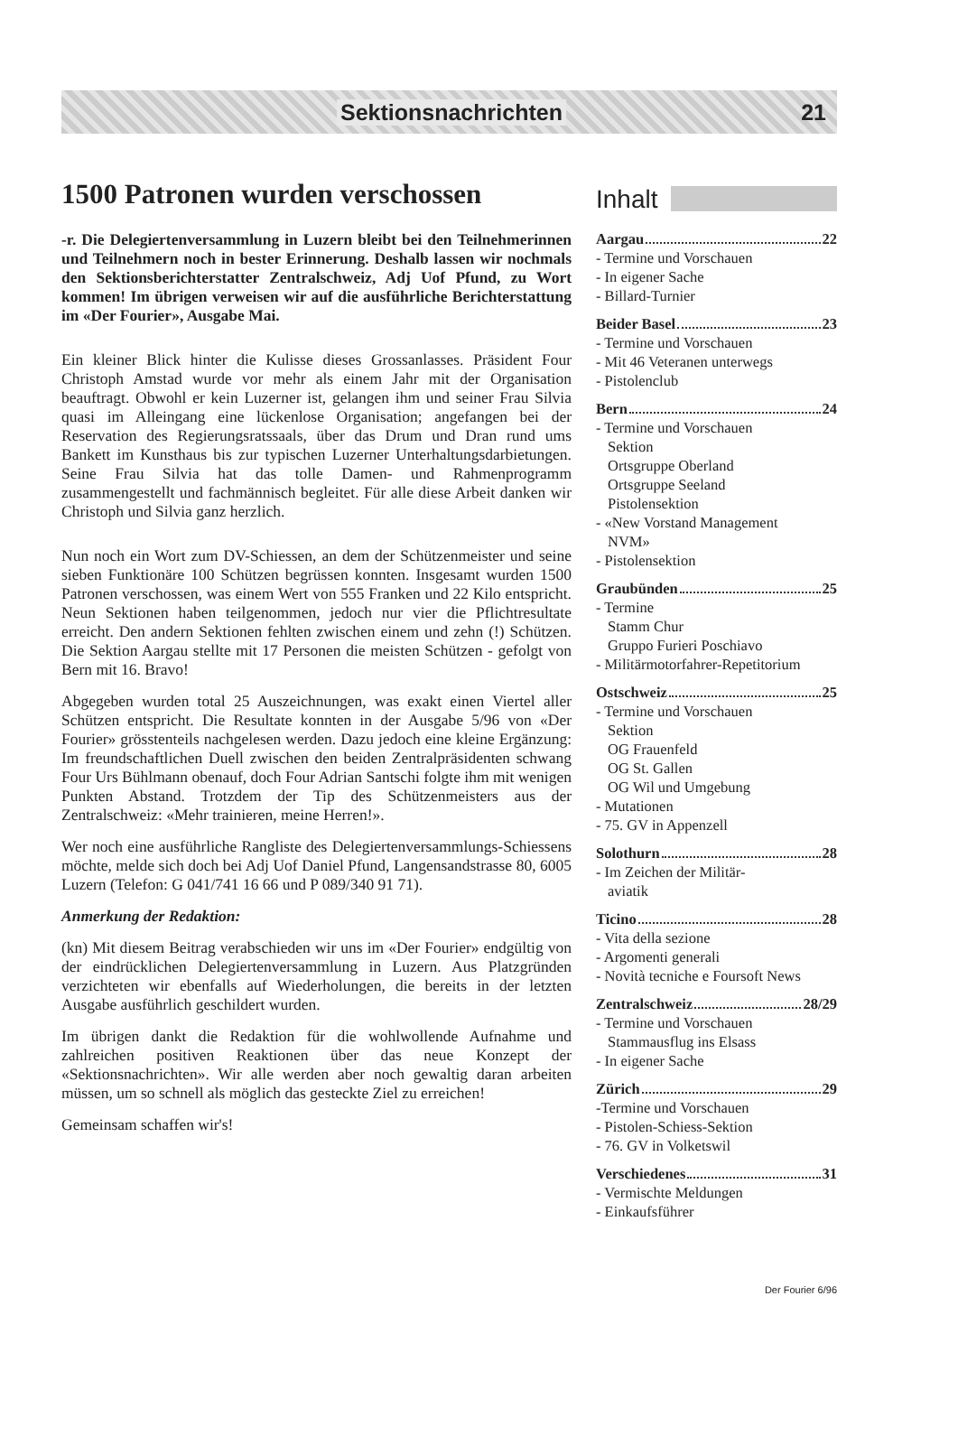Sektionsnachrichten 21
1500 Patronen wurden verschossen
-r. Die Delegiertenversammlung in Luzern bleibt bei den Teilnehmerinnen und Teilnehmern noch in bester Erinnerung. Deshalb lassen wir nochmals den Sektionsberichterstatter Zentralschweiz, Adj Uof Pfund, zu Wort kommen! Im übrigen verweisen wir auf die ausführliche Berichterstattung im «Der Fourier», Ausgabe Mai.
Ein kleiner Blick hinter die Kulisse dieses Grossanlasses. Präsident Four Christoph Amstad wurde vor mehr als einem Jahr mit der Organisation beauftragt. Obwohl er kein Luzerner ist, gelangen ihm und seiner Frau Silvia quasi im Alleingang eine lückenlose Organisation; angefangen bei der Reservation des Regierungsratssaals, über das Drum und Dran rund ums Bankett im Kunsthaus bis zur typischen Luzerner Unterhaltungsdarbietungen. Seine Frau Silvia hat das tolle Damen- und Rahmenprogramm zusammengestellt und fachmännisch begleitet. Für alle diese Arbeit danken wir Christoph und Silvia ganz herzlich.
Nun noch ein Wort zum DV-Schiessen, an dem der Schützenmeister und seine sieben Funktionäre 100 Schützen begrüssen konnten. Insgesamt wurden 1500 Patronen verschossen, was einem Wert von 555 Franken und 22 Kilo entspricht. Neun Sektionen haben teilgenommen, jedoch nur vier die Pflichtresultate erreicht. Den andern Sektionen fehlten zwischen einem und zehn (!) Schützen. Die Sektion Aargau stellte mit 17 Personen die meisten Schützen - gefolgt von Bern mit 16. Bravo!
Abgegeben wurden total 25 Auszeichnungen, was exakt einen Viertel aller Schützen entspricht. Die Resultate konnten in der Ausgabe 5/96 von «Der Fourier» grösstenteils nachgelesen werden. Dazu jedoch eine kleine Ergänzung: Im freundschaftlichen Duell zwischen den beiden Zentralpräsidenten schwang Four Urs Bühlmann obenauf, doch Four Adrian Santschi folgte ihm mit wenigen Punkten Abstand. Trotzdem der Tip des Schützenmeisters aus der Zentralschweiz: «Mehr trainieren, meine Herren!».
Wer noch eine ausführliche Rangliste des Delegiertenversammlungs-Schiessens möchte, melde sich doch bei Adj Uof Daniel Pfund, Langensandstrasse 80, 6005 Luzern (Telefon: G 041/741 16 66 und P 089/340 91 71).
Anmerkung der Redaktion:
(kn) Mit diesem Beitrag verabschieden wir uns im «Der Fourier» endgültig von der eindrücklichen Delegiertenversammlung in Luzern. Aus Platzgründen verzichteten wir ebenfalls auf Wiederholungen, die bereits in der letzten Ausgabe ausführlich geschildert wurden.
Im übrigen dankt die Redaktion für die wohlwollende Aufnahme und zahlreichen positiven Reaktionen über das neue Konzept der «Sektionsnachrichten». Wir alle werden aber noch gewaltig daran arbeiten müssen, um so schnell als möglich das gesteckte Ziel zu erreichen!
Gemeinsam schaffen wir's!
Inhalt
Aargau 22
- Termine und Vorschauen
- In eigener Sache
- Billard-Turnier
Beider Basel 23
- Termine und Vorschauen
- Mit 46 Veteranen unterwegs
- Pistolenclub
Bern 24
- Termine und Vorschauen
Sektion
Ortsgruppe Oberland
Ortsgruppe Seeland
Pistolensektion
- «New Vorstand Management
NVM»
- Pistolensektion
Graubünden 25
- Termine
Stamm Chur
Gruppo Furieri Poschiavo
- Militärmotorfahrer-Repetitorium
Ostschweiz 25
- Termine und Vorschauen
Sektion
OG Frauenfeld
OG St. Gallen
OG Wil und Umgebung
- Mutationen
- 75. GV in Appenzell
Solothurn 28
- Im Zeichen der Militär-
aviatik
Ticino 28
- Vita della sezione
- Argomenti generali
- Novità tecniche e Foursoft News
Zentralschweiz 28/29
- Termine und Vorschauen
Stammausflug ins Elsass
- In eigener Sache
Zürich 29
-Termine und Vorschauen
- Pistolen-Schiess-Sektion
- 76. GV in Volketswil
Verschiedenes 31
- Vermischte Meldungen
- Einkaufsführer
Der Fourier 6/96